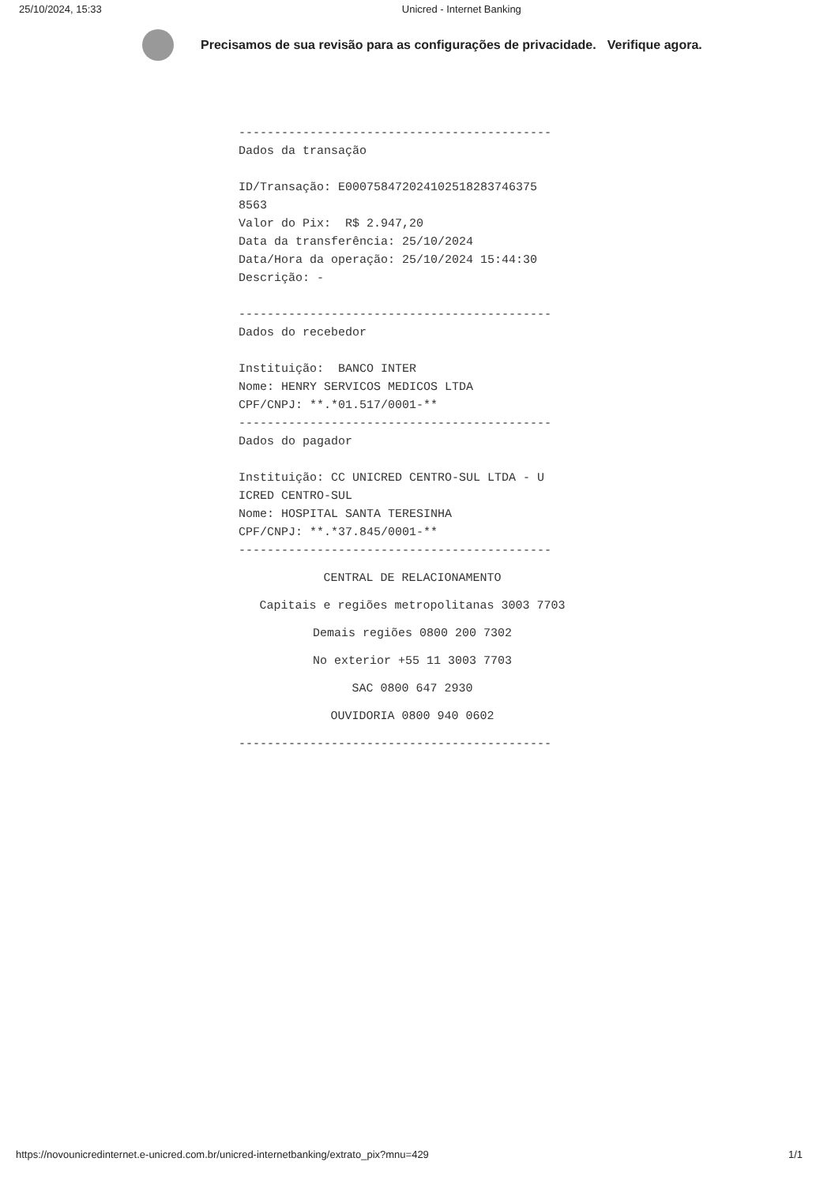25/10/2024, 15:33 Unicred - Internet Banking
Precisamos de sua revisão para as configurações de privacidade. Verifique agora.
-------------------------------------------- Dados da transação ID/Transação: E000758472024102518283746375 8563 Valor do Pix: R$ 2.947,20 Data da transferência: 25/10/2024 Data/Hora da operação: 25/10/2024 15:44:30 Descrição: - -------------------------------------------- Dados do recebedor Instituição: BANCO INTER Nome: HENRY SERVICOS MEDICOS LTDA CPF/CNPJ: **.*01.517/0001-** -------------------------------------------- Dados do pagador Instituição: CC UNICRED CENTRO-SUL LTDA - U ICRED CENTRO-SUL Nome: HOSPITAL SANTA TERESINHA CPF/CNPJ: **.*37.845/0001-** --------------------------------------------
CENTRAL DE RELACIONAMENTO
Capitais e regiões metropolitanas 3003 7703
Demais regiões 0800 200 7302
No exterior +55 11 3003 7703
SAC 0800 647 2930
OUVIDORIA 0800 940 0602
--------------------------------------------
https://novounicredinternet.e-unicred.com.br/unicred-internetbanking/extrato_pix?mnu=429 1/1